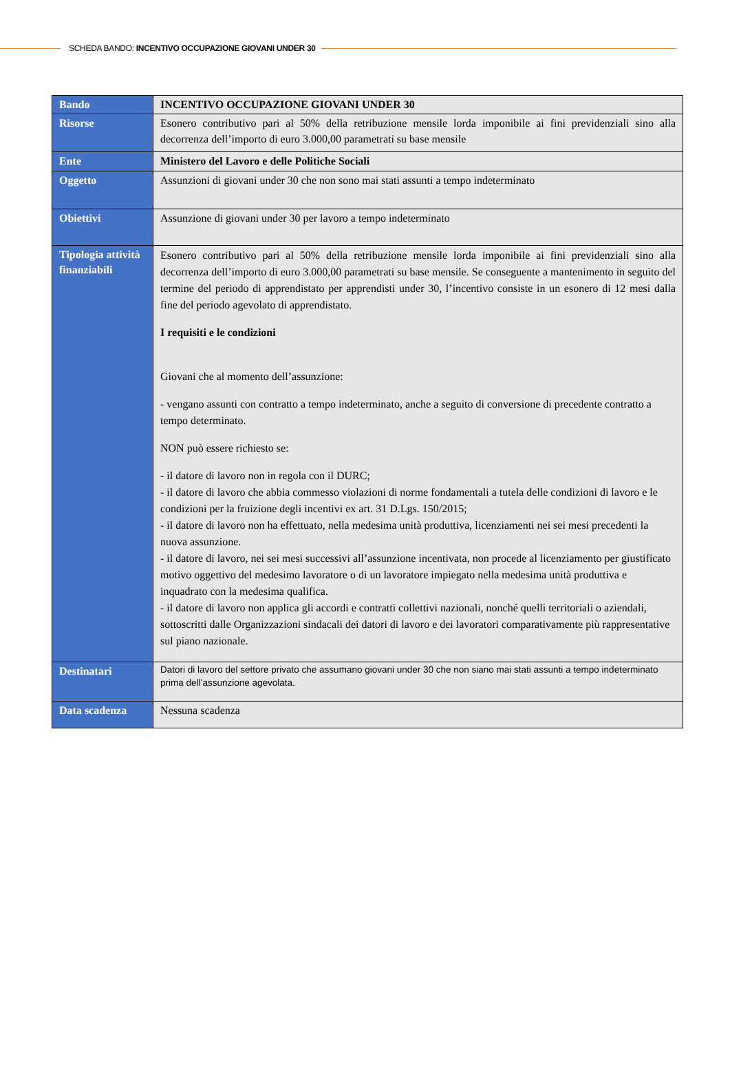SCHEDA BANDO: INCENTIVO OCCUPAZIONE GIOVANI UNDER 30
| Bando | INCENTIVO OCCUPAZIONE GIOVANI UNDER 30 |
| Risorse | Esonero contributivo pari al 50% della retribuzione mensile lorda imponibile ai fini previdenziali sino alla decorrenza dell’importo di euro 3.000,00 parametrati su base mensile |
| Ente | Ministero del Lavoro e delle Politiche Sociali |
| Oggetto | Assunzioni di giovani under 30 che non sono mai stati assunti a tempo indeterminato |
| Obiettivi | Assunzione di giovani under 30 per lavoro a tempo indeterminato |
| Tipologia attività finanziabili | Esonero contributivo pari al 50% della retribuzione mensile lorda imponibile ai fini previdenziali sino alla decorrenza dell’importo di euro 3.000,00 parametrati su base mensile. Se conseguente a mantenimento in seguito del termine del periodo di apprendistato per apprendisti under 30, l’incentivo consiste in un esonero di 12 mesi dalla fine del periodo agevolato di apprendistato. I requisiti e le condizioni Giovani che al momento dell’assunzione: - vengano assunti con contratto a tempo indeterminato, anche a seguito di conversione di precedente contratto a tempo determinato. NON può essere richiesto se: - il datore di lavoro non in regola con il DURC; - il datore di lavoro che abbia commesso violazioni di norme fondamentali a tutela delle condizioni di lavoro e le condizioni per la fruizione degli incentivi ex art. 31 D.Lgs. 150/2015; - il datore di lavoro non ha effettuato, nella medesima unità produttiva, licenziamenti nei sei mesi precedenti la nuova assunzione. - il datore di lavoro, nei sei mesi successivi all’assunzione incentivata, non procede al licenziamento per giustificato motivo oggettivo del medesimo lavoratore o di un lavoratore impiegato nella medesima unità produttiva e inquadrato con la medesima qualifica. - il datore di lavoro non applica gli accordi e contratti collettivi nazionali, nonché quelli territoriali o aziendali, sottoscritti dalle Organizzazioni sindacali dei datori di lavoro e dei lavoratori comparativamente più rappresentative sul piano nazionale. |
| Destinatari | Datori di lavoro del settore privato che assumano giovani under 30 che non siano mai stati assunti a tempo indeterminato prima dell’assunzione agevolata. |
| Data scadenza | Nessuna scadenza |